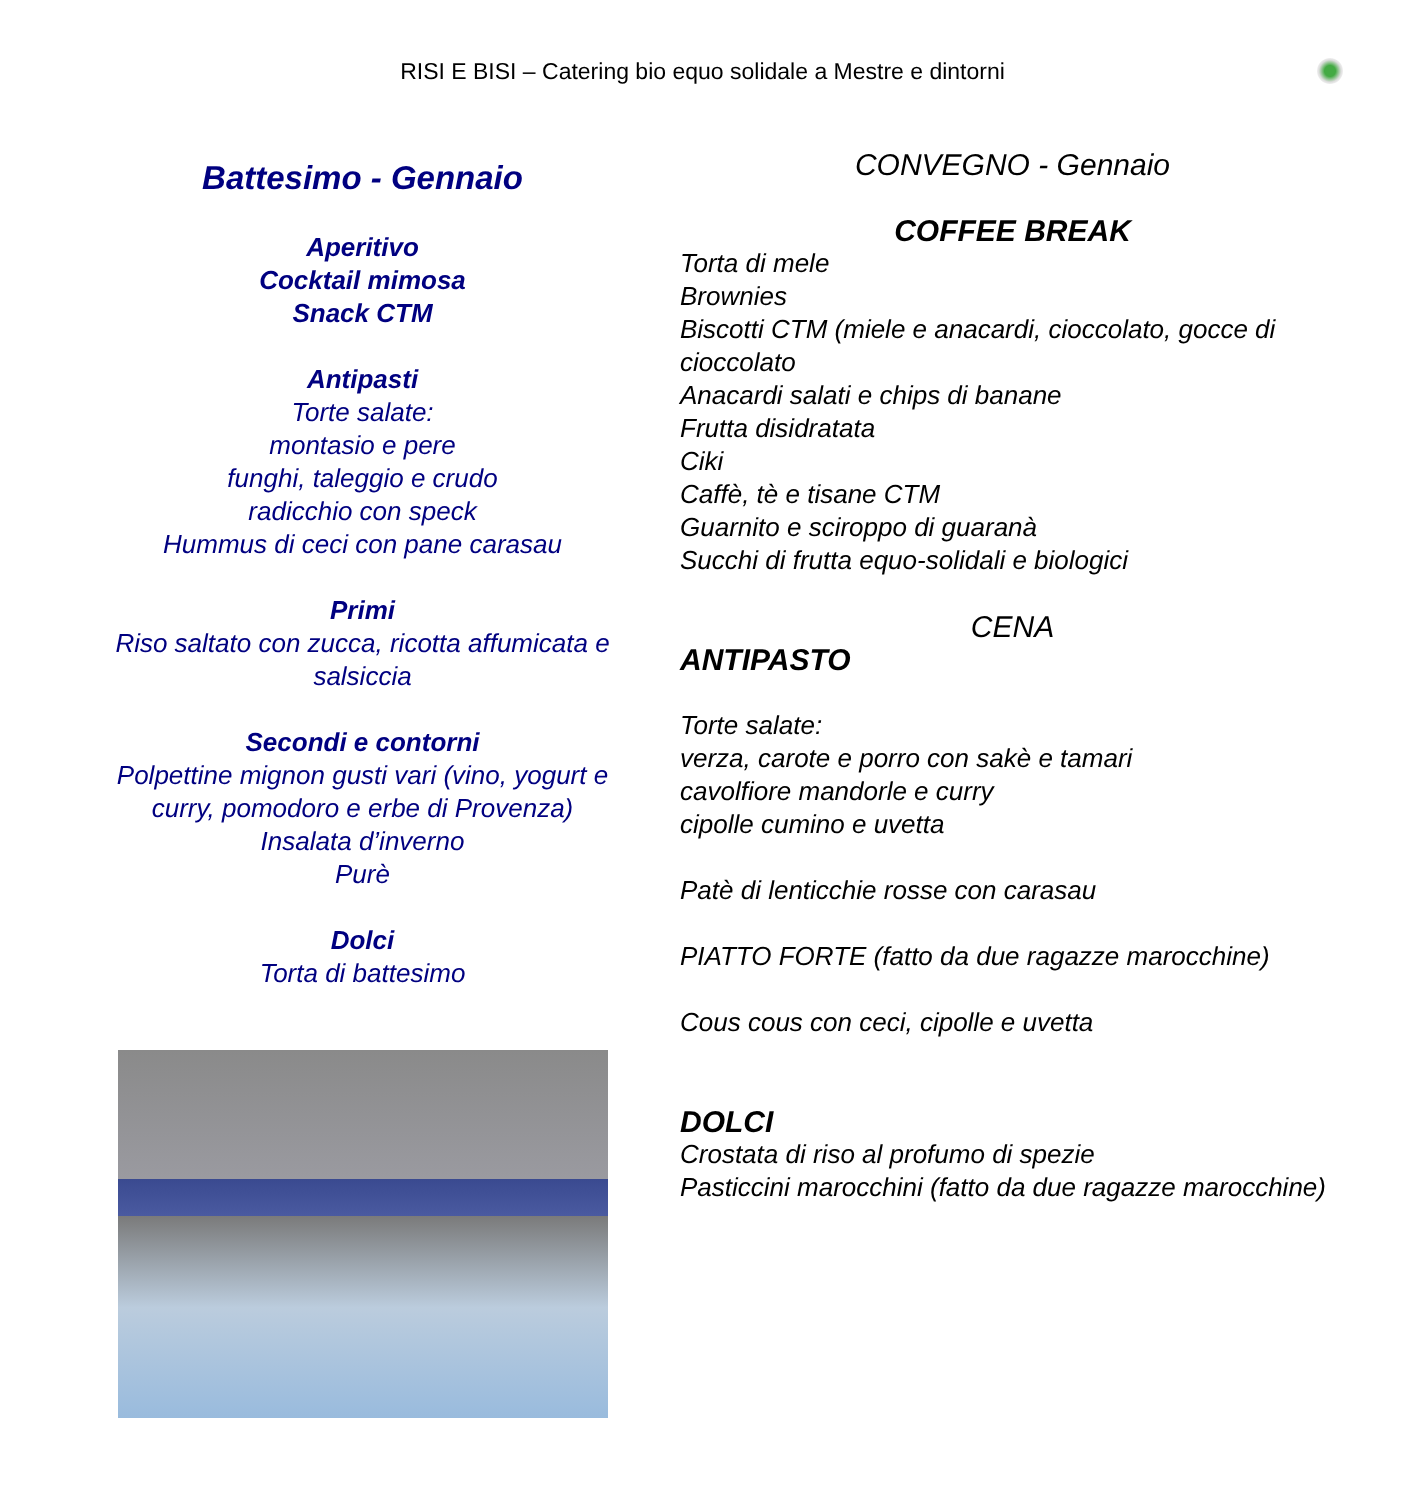RISI E BISI – Catering bio equo solidale a Mestre e dintorni
Battesimo - Gennaio
Aperitivo
Cocktail mimosa
Snack CTM
Antipasti
Torte salate:
montasio e pere
funghi, taleggio e crudo
radicchio con speck
Hummus di ceci con pane carasau
Primi
Riso saltato con zucca, ricotta affumicata e salsiccia
Secondi e contorni
Polpettine mignon gusti vari (vino, yogurt e curry, pomodoro e erbe di Provenza)
Insalata d’inverno
Purè
Dolci
Torta di battesimo
CONVEGNO - Gennaio
COFFEE BREAK
Torta di mele
Brownies
Biscotti CTM (miele e anacardi, cioccolato, gocce di cioccolato
Anacardi salati e chips di banane
Frutta disidratata
Ciki
Caffè, tè e tisane CTM
Guarnito e sciroppo di guaranà
Succhi di frutta equo-solidali e biologici
CENA
ANTIPASTO
Torte salate:
verza, carote e porro con sakè e tamari
cavolfiore mandorle e curry
cipolle cumino e uvetta
Patè di lenticchie rosse con carasau
PIATTO FORTE (fatto da due ragazze marocchine)
Cous cous con ceci, cipolle e uvetta
DOLCI
Crostata di riso al profumo di spezie
Pasticcini marocchini (fatto da due ragazze marocchine)